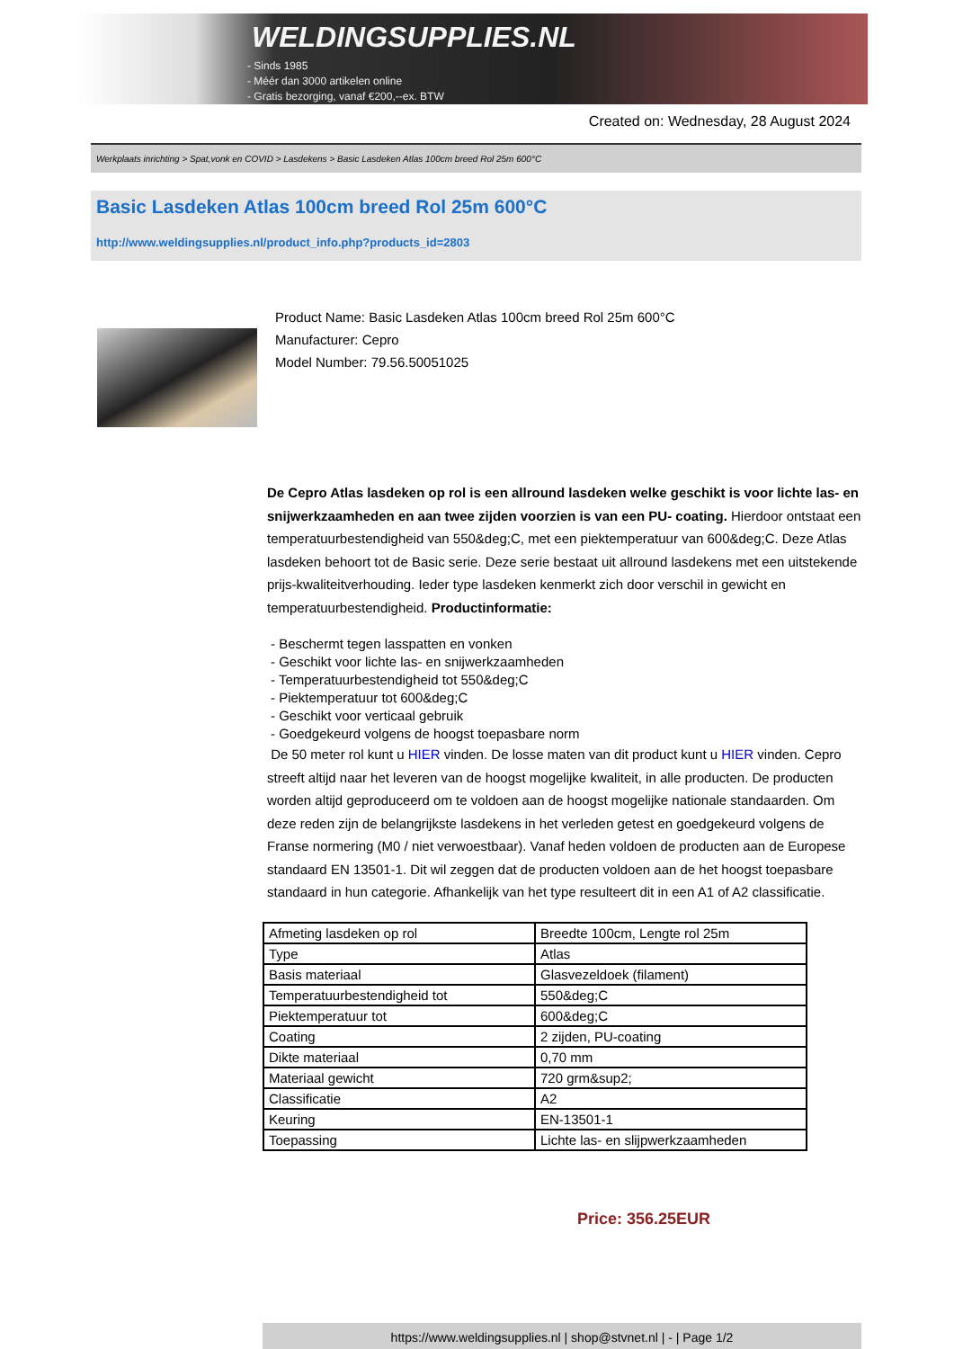WELDINGSUPPLIES.NL
- Sinds 1985
- Méér dan 3000 artikelen online
- Gratis bezorging, vanaf €200,--ex. BTW
Created on: Wednesday, 28 August 2024
Werkplaats inrichting > Spat,vonk en COVID > Lasdekens > Basic Lasdeken Atlas 100cm breed Rol 25m 600°C
Basic Lasdeken Atlas 100cm breed Rol 25m 600°C
http://www.weldingsupplies.nl/product_info.php?products_id=2803
Product Name: Basic Lasdeken Atlas 100cm breed Rol 25m 600°C
Manufacturer: Cepro
Model Number: 79.56.50051025
De Cepro Atlas lasdeken op rol is een allround lasdeken welke geschikt is voor lichte las- en snijwerkzaamheden en aan twee zijden voorzien is van een PU- coating. Hierdoor ontstaat een temperatuurbestendigheid van 550&deg;C, met een piektemperatuur van 600&deg;C. Deze Atlas lasdeken behoort tot de Basic serie. Deze serie bestaat uit allround lasdekens met een uitstekende prijs-kwaliteitverhouding. Ieder type lasdeken kenmerkt zich door verschil in gewicht en temperatuurbestendigheid. Productinformatie:
- Beschermt tegen lasspatten en vonken
- Geschikt voor lichte las- en snijwerkzaamheden
- Temperatuurbestendigheid tot 550&deg;C
- Piektemperatuur tot 600&deg;C
- Geschikt voor verticaal gebruik
- Goedgekeurd volgens de hoogst toepasbare norm
De 50 meter rol kunt u HIER vinden. De losse maten van dit product kunt u HIER vinden. Cepro streeft altijd naar het leveren van de hoogst mogelijke kwaliteit, in alle producten. De producten worden altijd geproduceerd om te voldoen aan de hoogst mogelijke nationale standaarden. Om deze reden zijn de belangrijkste lasdekens in het verleden getest en goedgekeurd volgens de Franse normering (M0 / niet verwoestbaar). Vanaf heden voldoen de producten aan de Europese standaard EN 13501-1. Dit wil zeggen dat de producten voldoen aan de het hoogst toepasbare standaard in hun categorie. Afhankelijk van het type resulteert dit in een A1 of A2 classificatie.
| Afmeting lasdeken op rol | Breedte 100cm, Lengte rol 25m |
| Type | Atlas |
| Basis materiaal | Glasvezeldoek (filament) |
| Temperatuurbestendigheid tot | 550&deg;C |
| Piektemperatuur tot | 600&deg;C |
| Coating | 2 zijden, PU-coating |
| Dikte materiaal | 0,70 mm |
| Materiaal gewicht | 720 grm&sup2; |
| Classificatie | A2 |
| Keuring | EN-13501-1 |
| Toepassing | Lichte las- en slijpwerkzaamheden |
Price: 356.25EUR
https://www.weldingsupplies.nl | shop@stvnet.nl | - | Page 1/2